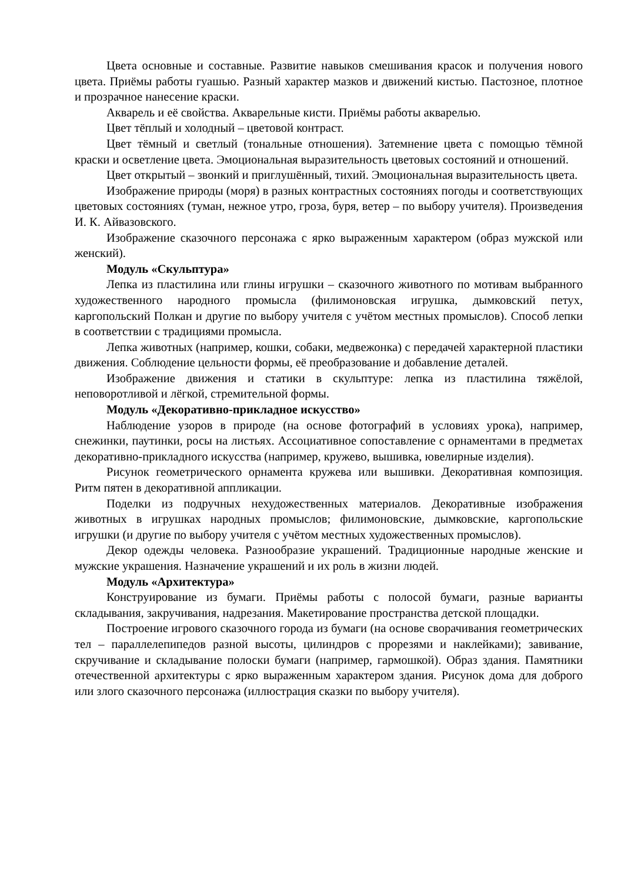Цвета основные и составные. Развитие навыков смешивания красок и получения нового цвета. Приёмы работы гуашью. Разный характер мазков и движений кистью. Пастозное, плотное и прозрачное нанесение краски.
Акварель и её свойства. Акварельные кисти. Приёмы работы акварелью.
Цвет тёплый и холодный – цветовой контраст.
Цвет тёмный и светлый (тональные отношения). Затемнение цвета с помощью тёмной краски и осветление цвета. Эмоциональная выразительность цветовых состояний и отношений.
Цвет открытый – звонкий и приглушённый, тихий. Эмоциональная выразительность цвета.
Изображение природы (моря) в разных контрастных состояниях погоды и соответствующих цветовых состояниях (туман, нежное утро, гроза, буря, ветер – по выбору учителя). Произведения И. К. Айвазовского.
Изображение сказочного персонажа с ярко выраженным характером (образ мужской или женский).
Модуль «Скульптура»
Лепка из пластилина или глины игрушки – сказочного животного по мотивам выбранного художественного народного промысла (филимоновская игрушка, дымковский петух, каргопольский Полкан и другие по выбору учителя с учётом местных промыслов). Способ лепки в соответствии с традициями промысла.
Лепка животных (например, кошки, собаки, медвежонка) с передачей характерной пластики движения. Соблюдение цельности формы, её преобразование и добавление деталей.
Изображение движения и статики в скульптуре: лепка из пластилина тяжёлой, неповоротливой и лёгкой, стремительной формы.
Модуль «Декоративно-прикладное искусство»
Наблюдение узоров в природе (на основе фотографий в условиях урока), например, снежинки, паутинки, росы на листьях. Ассоциативное сопоставление с орнаментами в предметах декоративно-прикладного искусства (например, кружево, вышивка, ювелирные изделия).
Рисунок геометрического орнамента кружева или вышивки. Декоративная композиция. Ритм пятен в декоративной аппликации.
Поделки из подручных нехудожественных материалов. Декоративные изображения животных в игрушках народных промыслов; филимоновские, дымковские, каргопольские игрушки (и другие по выбору учителя с учётом местных художественных промыслов).
Декор одежды человека. Разнообразие украшений. Традиционные народные женские и мужские украшения. Назначение украшений и их роль в жизни людей.
Модуль «Архитектура»
Конструирование из бумаги. Приёмы работы с полосой бумаги, разные варианты складывания, закручивания, надрезания. Макетирование пространства детской площадки.
Построение игрового сказочного города из бумаги (на основе сворачивания геометрических тел – параллелепипедов разной высоты, цилиндров с прорезями и наклейками); завивание, скручивание и складывание полоски бумаги (например, гармошкой). Образ здания. Памятники отечественной архитектуры с ярко выраженным характером здания. Рисунок дома для доброго или злого сказочного персонажа (иллюстрация сказки по выбору учителя).